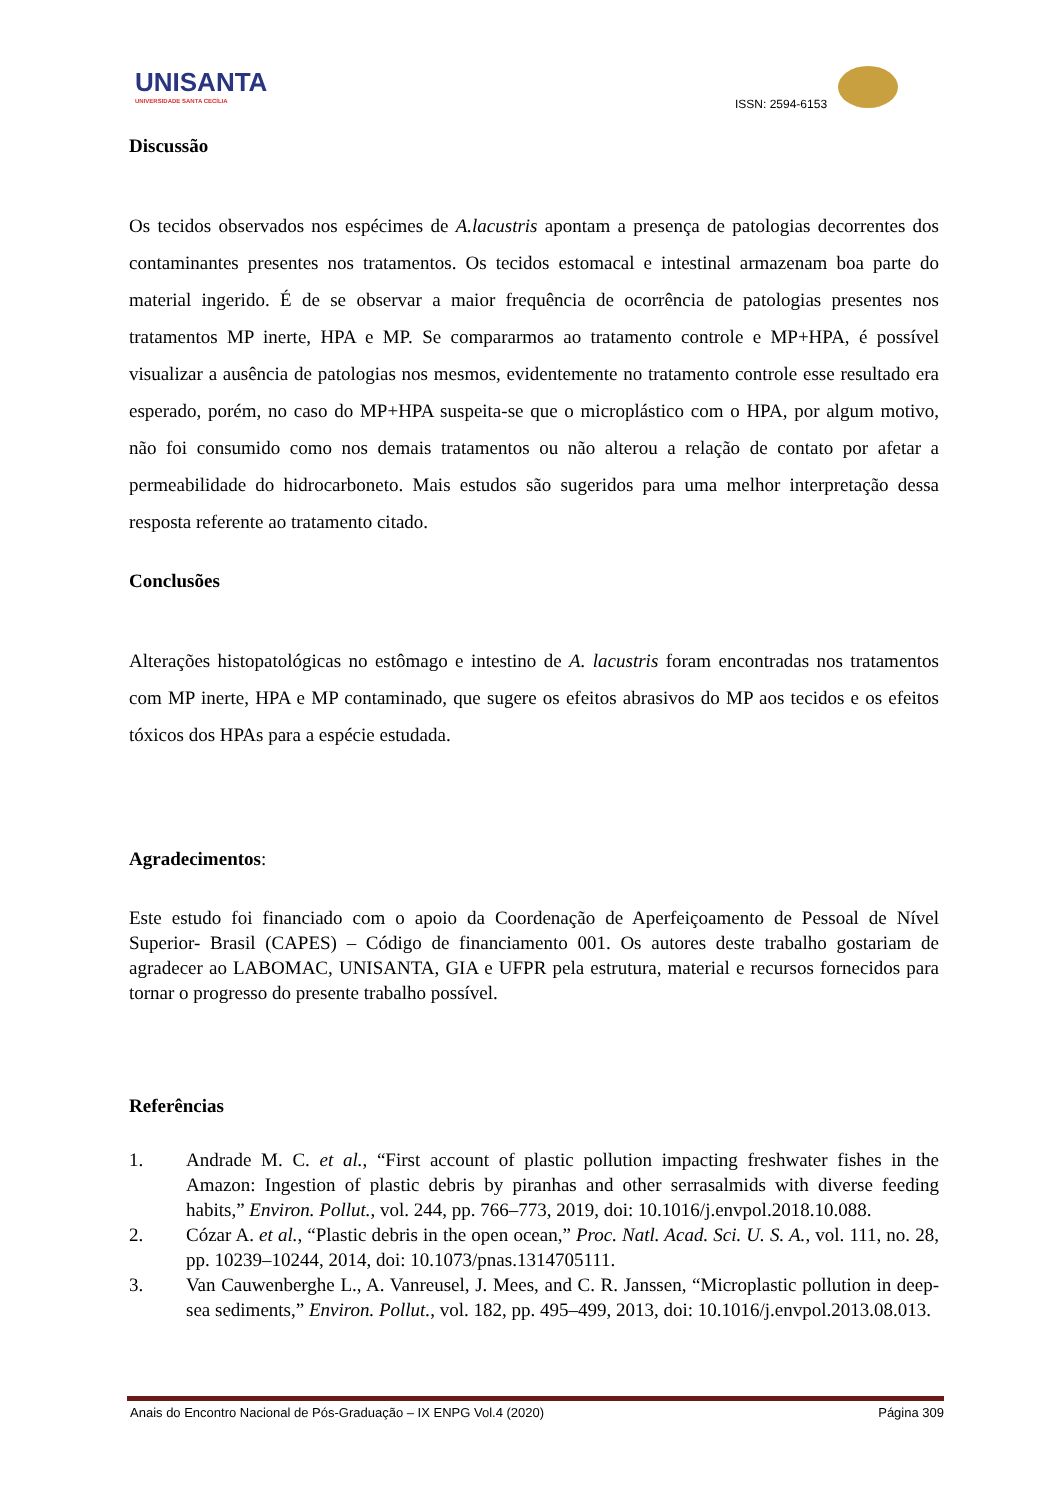UNISANTA
UNIVERSIDADE SANTA CECÍLIA
ISSN: 2594-6153
Discussão
Os tecidos observados nos espécimes de A.lacustris apontam a presença de patologias decorrentes dos contaminantes presentes nos tratamentos. Os tecidos estomacal e intestinal armazenam boa parte do material ingerido. É de se observar a maior frequência de ocorrência de patologias presentes nos tratamentos MP inerte, HPA e MP. Se compararmos ao tratamento controle e MP+HPA, é possível visualizar a ausência de patologias nos mesmos, evidentemente no tratamento controle esse resultado era esperado, porém, no caso do MP+HPA suspeita-se que o microplástico com o HPA, por algum motivo, não foi consumido como nos demais tratamentos ou não alterou a relação de contato por afetar a permeabilidade do hidrocarboneto. Mais estudos são sugeridos para uma melhor interpretação dessa resposta referente ao tratamento citado.
Conclusões
Alterações histopatológicas no estômago e intestino de A. lacustris foram encontradas nos tratamentos com MP inerte, HPA e MP contaminado, que sugere os efeitos abrasivos do MP aos tecidos e os efeitos tóxicos dos HPAs para a espécie estudada.
Agradecimentos:
Este estudo foi financiado com o apoio da Coordenação de Aperfeiçoamento de Pessoal de Nível Superior- Brasil (CAPES) – Código de financiamento 001. Os autores deste trabalho gostariam de agradecer ao LABOMAC, UNISANTA, GIA e UFPR pela estrutura, material e recursos fornecidos para tornar o progresso do presente trabalho possível.
Referências
1. Andrade M. C. et al., “First account of plastic pollution impacting freshwater fishes in the Amazon: Ingestion of plastic debris by piranhas and other serrasalmids with diverse feeding habits,” Environ. Pollut., vol. 244, pp. 766–773, 2019, doi: 10.1016/j.envpol.2018.10.088.
2. Cózar A. et al., “Plastic debris in the open ocean,” Proc. Natl. Acad. Sci. U. S. A., vol. 111, no. 28, pp. 10239–10244, 2014, doi: 10.1073/pnas.1314705111.
3. Van Cauwenberghe L., A. Vanreusel, J. Mees, and C. R. Janssen, “Microplastic pollution in deep-sea sediments,” Environ. Pollut., vol. 182, pp. 495–499, 2013, doi: 10.1016/j.envpol.2013.08.013.
Anais do Encontro Nacional de Pós-Graduação – IX ENPG Vol.4 (2020) Página 309